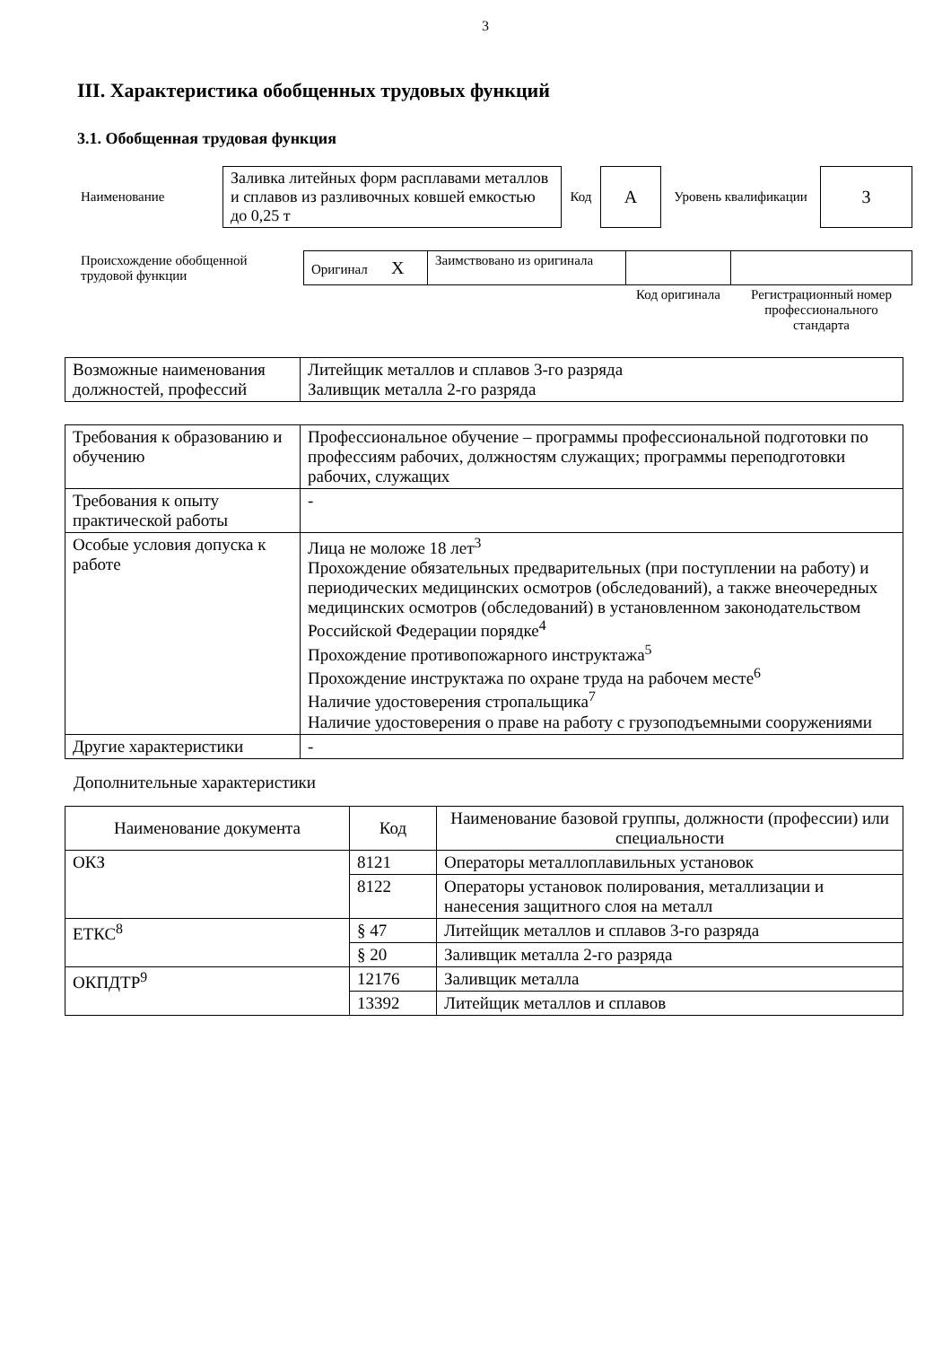3
III. Характеристика обобщенных трудовых функций
3.1. Обобщенная трудовая функция
| Наименование | Заливка литейных форм расплавами металлов и сплавов из разливочных ковшей емкостью до 0,25 т | Код | A | Уровень квалификации | 3 |
| Происхождение обобщенной трудовой функции | Оригинал X | Заимствовано из оригинала | | |
| | | | Код оригинала | Регистрационный номер профессионального стандарта |
| Возможные наименования должностей, профессий | Литейщик металлов и сплавов 3-го разряда Заливщик металла 2-го разряда |
| Требования к образованию и обучению | Профессиональное обучение – программы профессиональной подготовки по профессиям рабочих, должностям служащих; программы переподготовки рабочих, служащих |
| Требования к опыту практической работы | - |
| Особые условия допуска к работе | Лица не моложе 18 лет<sup>3</sup> Прохождение обязательных предварительных (при поступлении на работу) и периодических медицинских осмотров (обследований), а также внеочередных медицинских осмотров (обследований) в установленном законодательством Российской Федерации порядке<sup>4</sup> Прохождение противопожарного инструктажа<sup>5</sup> Прохождение инструктажа по охране труда на рабочем месте<sup>6</sup> Наличие удостоверения стропальщика<sup>7</sup> Наличие удостоверения о праве на работу с грузоподъемными сооружениями |
| Другие характеристики | - |
Дополнительные характеристики
| Наименование документа | Код | Наименование базовой группы, должности (профессии) или специальности |
| --- | --- | --- |
| ОКЗ | 8121 | Операторы металлоплавильных установок |
| | 8122 | Операторы установок полирования, металлизации и нанесения защитного слоя на металл |
| ЕТКС<sup>8</sup> | § 47 | Литейщик металлов и сплавов 3-го разряда |
| | § 20 | Заливщик металла 2-го разряда |
| ОКПДТР<sup>9</sup> | 12176 | Заливщик металла |
| | 13392 | Литейщик металлов и сплавов |